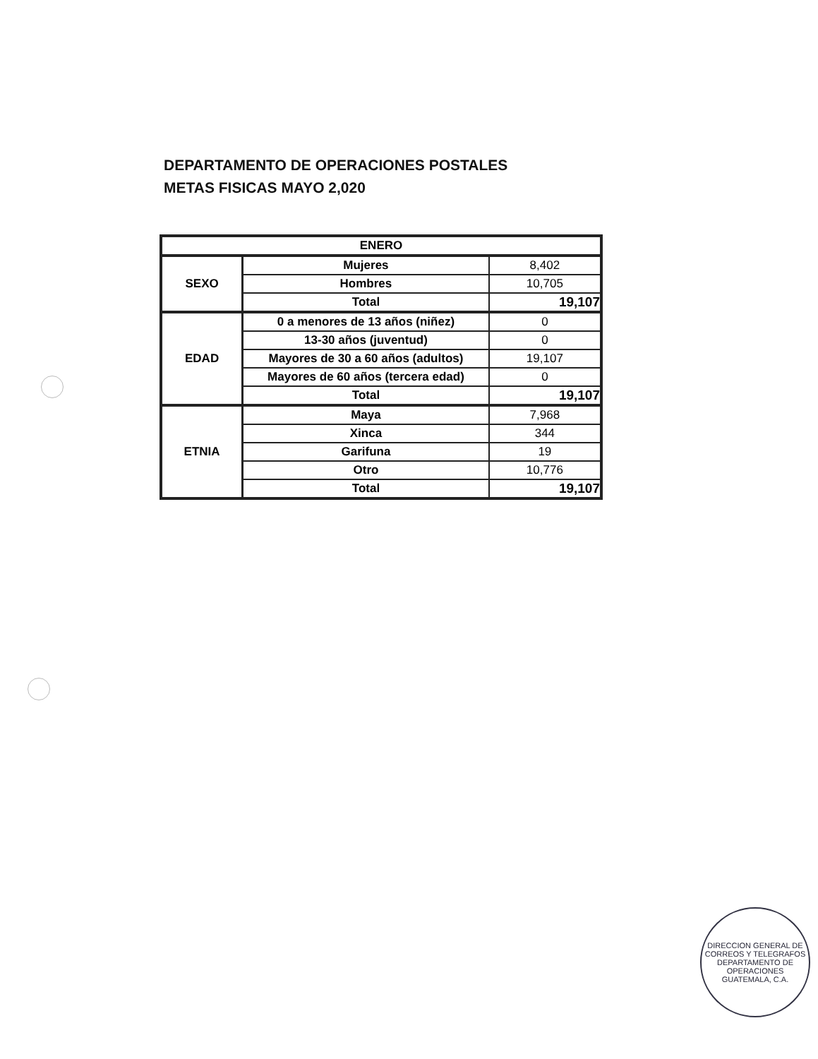DEPARTAMENTO DE OPERACIONES POSTALES
METAS FISICAS MAYO 2,020
| ENERO | | |
| --- | --- | --- |
| SEXO | Mujeres | 8,402 |
| | Hombres | 10,705 |
| | Total | 19,107 |
| EDAD | 0 a menores de 13 años (niñez) | 0 |
| | 13-30 años (juventud) | 0 |
| | Mayores de 30 a 60 años (adultos) | 19,107 |
| | Mayores de 60 años (tercera edad) | 0 |
| | Total | 19,107 |
| ETNIA | Maya | 7,968 |
| | Xinca | 344 |
| | Garifuna | 19 |
| | Otro | 10,776 |
| | Total | 19,107 |
DIRECCION GENERAL DE CORREOS Y TELEGRAFOS
DEPARTAMENTO DE OPERACIONES
GUATEMALA, C.A.